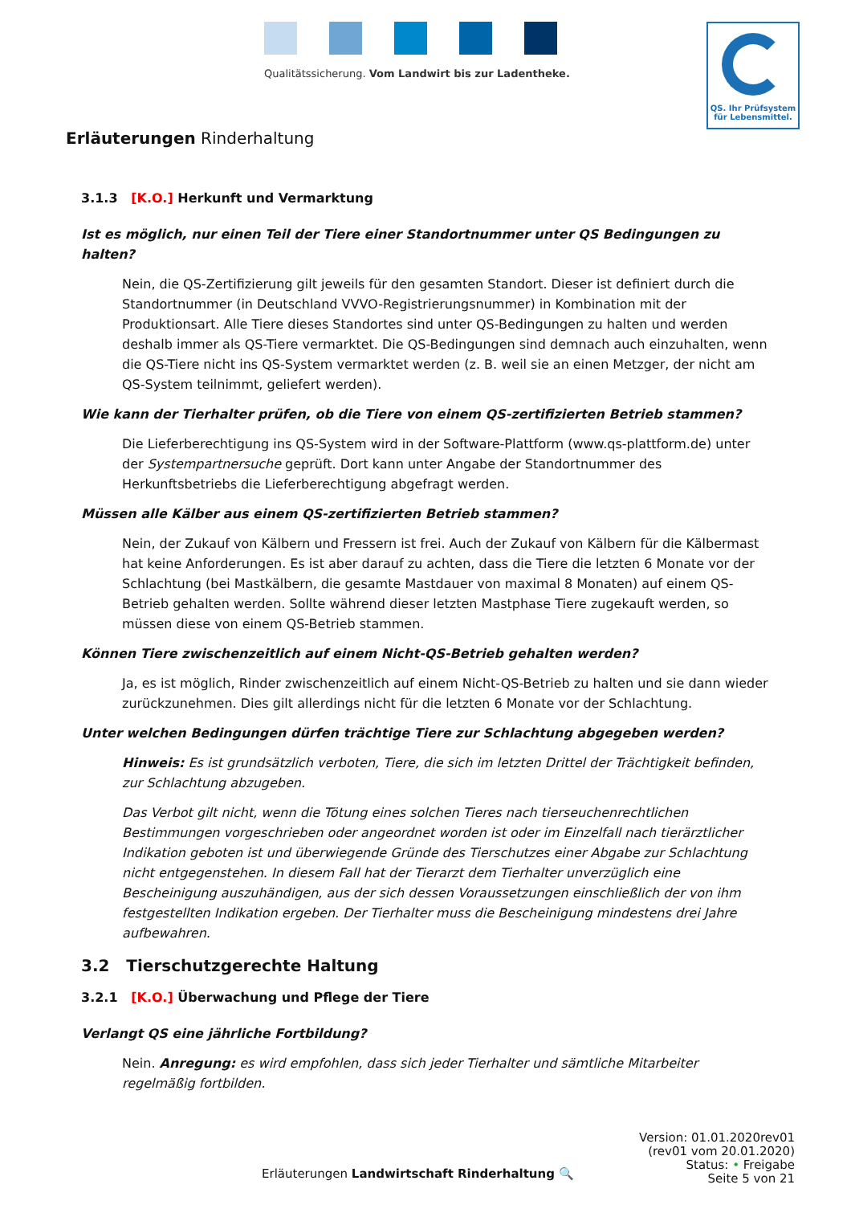Qualitätssicherung. Vom Landwirt bis zur Ladentheke.
QS. Ihr Prüfsystem
für Lebensmittel.
Erläuterungen Rinderhaltung
3.1.3 [K.O.] Herkunft und Vermarktung
Ist es möglich, nur einen Teil der Tiere einer Standortnummer unter QS Bedingungen zu halten?
Nein, die QS-Zertifizierung gilt jeweils für den gesamten Standort. Dieser ist definiert durch die Standortnummer (in Deutschland VVVO-Registrierungsnummer) in Kombination mit der Produktionsart. Alle Tiere dieses Standortes sind unter QS-Bedingungen zu halten und werden deshalb immer als QS-Tiere vermarktet. Die QS-Bedingungen sind demnach auch einzuhalten, wenn die QS-Tiere nicht ins QS-System vermarktet werden (z. B. weil sie an einen Metzger, der nicht am QS-System teilnimmt, geliefert werden).
Wie kann der Tierhalter prüfen, ob die Tiere von einem QS-zertifizierten Betrieb stammen?
Die Lieferberechtigung ins QS-System wird in der Software-Plattform (www.qs-plattform.de) unter der Systempartnersuche geprüft. Dort kann unter Angabe der Standortnummer des Herkunftsbetriebs die Lieferberechtigung abgefragt werden.
Müssen alle Kälber aus einem QS-zertifizierten Betrieb stammen?
Nein, der Zukauf von Kälbern und Fressern ist frei. Auch der Zukauf von Kälbern für die Kälbermast hat keine Anforderungen. Es ist aber darauf zu achten, dass die Tiere die letzten 6 Monate vor der Schlachtung (bei Mastkälbern, die gesamte Mastdauer von maximal 8 Monaten) auf einem QS-Betrieb gehalten werden. Sollte während dieser letzten Mastphase Tiere zugekauft werden, so müssen diese von einem QS-Betrieb stammen.
Können Tiere zwischenzeitlich auf einem Nicht-QS-Betrieb gehalten werden?
Ja, es ist möglich, Rinder zwischenzeitlich auf einem Nicht-QS-Betrieb zu halten und sie dann wieder zurückzunehmen. Dies gilt allerdings nicht für die letzten 6 Monate vor der Schlachtung.
Unter welchen Bedingungen dürfen trächtige Tiere zur Schlachtung abgegeben werden?
Hinweis: Es ist grundsätzlich verboten, Tiere, die sich im letzten Drittel der Trächtigkeit befinden, zur Schlachtung abzugeben.
Das Verbot gilt nicht, wenn die Tötung eines solchen Tieres nach tierseuchenrechtlichen Bestimmungen vorgeschrieben oder angeordnet worden ist oder im Einzelfall nach tierärztlicher Indikation geboten ist und überwiegende Gründe des Tierschutzes einer Abgabe zur Schlachtung nicht entgegenstehen. In diesem Fall hat der Tierarzt dem Tierhalter unverzüglich eine Bescheinigung auszuhändigen, aus der sich dessen Voraussetzungen einschließlich der von ihm festgestellten Indikation ergeben. Der Tierhalter muss die Bescheinigung mindestens drei Jahre aufbewahren.
3.2 Tierschutzgerechte Haltung
3.2.1 [K.O.] Überwachung und Pflege der Tiere
Verlangt QS eine jährliche Fortbildung?
Nein. Anregung: es wird empfohlen, dass sich jeder Tierhalter und sämtliche Mitarbeiter regelmäßig fortbilden.
Erläuterungen Landwirtschaft Rinderhaltung 🔍
Version: 01.01.2020rev01
(rev01 vom 20.01.2020)
Status: • Freigabe
Seite 5 von 21